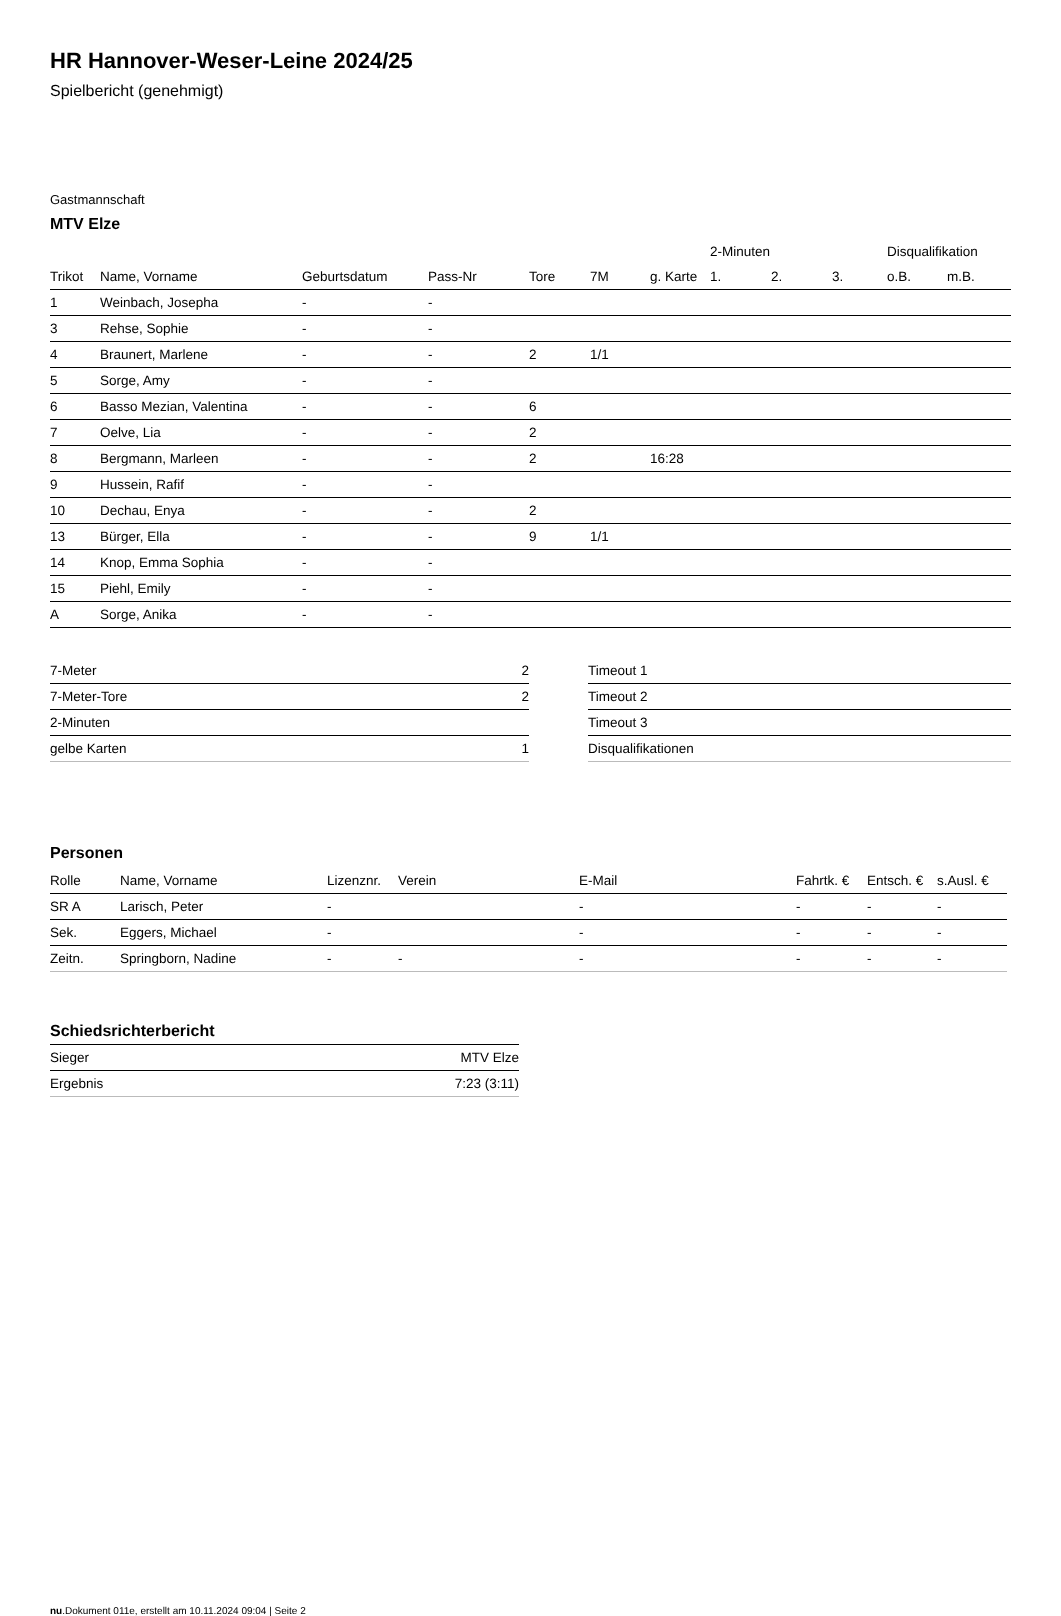HR Hannover-Weser-Leine 2024/25
Spielbericht (genehmigt)
Gastmannschaft
MTV Elze
| | | | | | | | 2-Minuten | | | Disqualifikation | |
| --- | --- | --- | --- | --- | --- | --- | --- | --- | --- | --- | --- |
| Trikot | Name, Vorname | Geburtsdatum | Pass-Nr | Tore | 7M | g. Karte | 1. | 2. | 3. | o.B. | m.B. |
| 1 | Weinbach, Josepha | - | - | | | | | | | | |
| 3 | Rehse, Sophie | - | - | | | | | | | | |
| 4 | Braunert, Marlene | - | - | 2 | 1/1 | | | | | | |
| 5 | Sorge, Amy | - | - | | | | | | | | |
| 6 | Basso Mezian, Valentina | - | - | 6 | | | | | | | |
| 7 | Oelve, Lia | - | - | 2 | | | | | | | |
| 8 | Bergmann, Marleen | - | - | 2 | | 16:28 | | | | | |
| 9 | Hussein, Rafif | - | - | | | | | | | | |
| 10 | Dechau, Enya | - | - | 2 | | | | | | | |
| 13 | Bürger, Ella | - | - | 9 | 1/1 | | | | | | |
| 14 | Knop, Emma Sophia | - | - | | | | | | | | |
| 15 | Piehl, Emily | - | - | | | | | | | | |
| A | Sorge, Anika | - | - | | | | | | | | |
| 7-Meter | 2 |
| 7-Meter-Tore | 2 |
| 2-Minuten | |
| gelbe Karten | 1 |
| Timeout 1 |
| Timeout 2 |
| Timeout 3 |
| Disqualifikationen |
Personen
| Rolle | Name, Vorname | Lizenznr. | Verein | E-Mail | Fahrtk. € | Entsch. € | s.Ausl. € |
| --- | --- | --- | --- | --- | --- | --- | --- |
| SR A | Larisch, Peter | - | | - | - | - | - |
| Sek. | Eggers, Michael | - | | - | - | - | - |
| Zeitn. | Springborn, Nadine | - | - | - | - | - | - |
Schiedsrichterbericht
| Sieger | MTV Elze |
| Ergebnis | 7:23 (3:11) |
nu.Dokument 011e, erstellt am 10.11.2024 09:04 | Seite 2